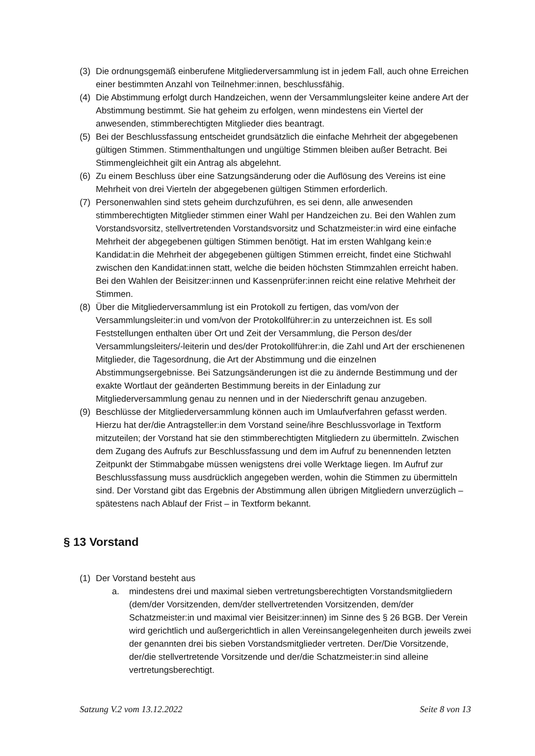(3) Die ordnungsgemäß einberufene Mitgliederversammlung ist in jedem Fall, auch ohne Erreichen einer bestimmten Anzahl von Teilnehmer:innen, beschlussfähig.
(4) Die Abstimmung erfolgt durch Handzeichen, wenn der Versammlungsleiter keine andere Art der Abstimmung bestimmt. Sie hat geheim zu erfolgen, wenn mindestens ein Viertel der anwesenden, stimmberechtigten Mitglieder dies beantragt.
(5) Bei der Beschlussfassung entscheidet grundsätzlich die einfache Mehrheit der abgegebenen gültigen Stimmen. Stimmenthaltungen und ungültige Stimmen bleiben außer Betracht. Bei Stimmengleichheit gilt ein Antrag als abgelehnt.
(6) Zu einem Beschluss über eine Satzungsänderung oder die Auflösung des Vereins ist eine Mehrheit von drei Vierteln der abgegebenen gültigen Stimmen erforderlich.
(7) Personenwahlen sind stets geheim durchzuführen, es sei denn, alle anwesenden stimmberechtigten Mitglieder stimmen einer Wahl per Handzeichen zu. Bei den Wahlen zum Vorstandsvorsitz, stellvertretenden Vorstandsvorsitz und Schatzmeister:in wird eine einfache Mehrheit der abgegebenen gültigen Stimmen benötigt. Hat im ersten Wahlgang kein:e Kandidat:in die Mehrheit der abgegebenen gültigen Stimmen erreicht, findet eine Stichwahl zwischen den Kandidat:innen statt, welche die beiden höchsten Stimmzahlen erreicht haben. Bei den Wahlen der Beisitzer:innen und Kassenprüfer:innen reicht eine relative Mehrheit der Stimmen.
(8) Über die Mitgliederversammlung ist ein Protokoll zu fertigen, das vom/von der Versammlungsleiter:in und vom/von der Protokollführer:in zu unterzeichnen ist. Es soll Feststellungen enthalten über Ort und Zeit der Versammlung, die Person des/der Versammlungsleiters/-leiterin und des/der Protokollführer:in, die Zahl und Art der erschienenen Mitglieder, die Tagesordnung, die Art der Abstimmung und die einzelnen Abstimmungsergebnisse. Bei Satzungsänderungen ist die zu ändernde Bestimmung und der exakte Wortlaut der geänderten Bestimmung bereits in der Einladung zur Mitgliederversammlung genau zu nennen und in der Niederschrift genau anzugeben.
(9) Beschlüsse der Mitgliederversammlung können auch im Umlaufverfahren gefasst werden. Hierzu hat der/die Antragsteller:in dem Vorstand seine/ihre Beschlussvorlage in Textform mitzuteilen; der Vorstand hat sie den stimmberechtigten Mitgliedern zu übermitteln. Zwischen dem Zugang des Aufrufs zur Beschlussfassung und dem im Aufruf zu benennenden letzten Zeitpunkt der Stimmabgabe müssen wenigstens drei volle Werktage liegen. Im Aufruf zur Beschlussfassung muss ausdrücklich angegeben werden, wohin die Stimmen zu übermitteln sind. Der Vorstand gibt das Ergebnis der Abstimmung allen übrigen Mitgliedern unverzüglich – spätestens nach Ablauf der Frist – in Textform bekannt.
§ 13 Vorstand
(1) Der Vorstand besteht aus
a. mindestens drei und maximal sieben vertretungsberechtigten Vorstandsmitgliedern (dem/der Vorsitzenden, dem/der stellvertretenden Vorsitzenden, dem/der Schatzmeister:in und maximal vier Beisitzer:innen) im Sinne des § 26 BGB. Der Verein wird gerichtlich und außergerichtlich in allen Vereinsangelegenheiten durch jeweils zwei der genannten drei bis sieben Vorstandsmitglieder vertreten. Der/Die Vorsitzende, der/die stellvertretende Vorsitzende und der/die Schatzmeister:in sind alleine vertretungsberechtigt.
Satzung V.2 vom 13.12.2022 Seite 8 von 13